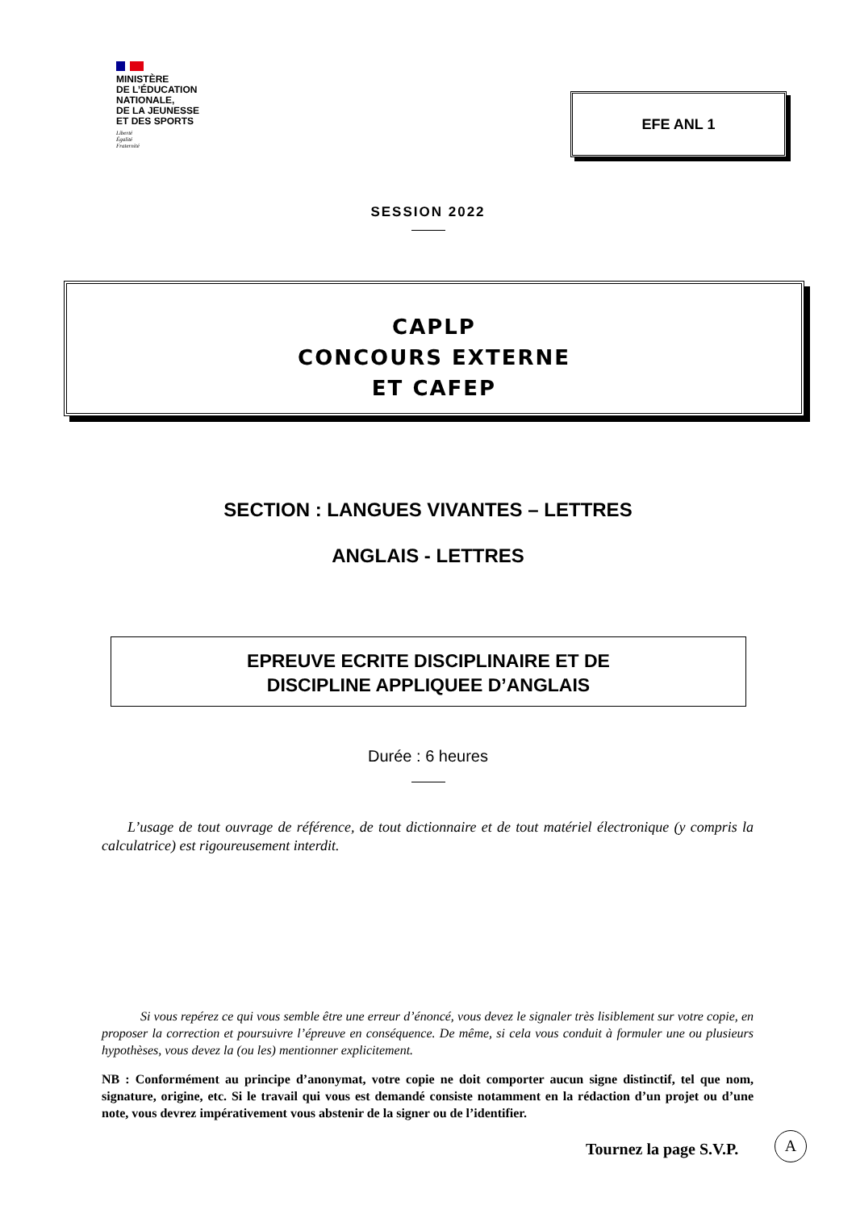MINISTÈRE
DE L’ÉDUCATION
NATIONALE,
DE LA JEUNESSE
ET DES SPORTS
Liberté
Égalité
Fraternité
EFE ANL 1
SESSION 2022
CAPLP
CONCOURS EXTERNE
ET CAFEP
SECTION : LANGUES VIVANTES – LETTRES
ANGLAIS - LETTRES
EPREUVE ECRITE DISCIPLINAIRE ET DE
DISCIPLINE APPLIQUEE D’ANGLAIS
Durée : 6 heures
L’usage de tout ouvrage de référence, de tout dictionnaire et de tout matériel électronique (y compris la calculatrice) est rigoureusement interdit.
Si vous repérez ce qui vous semble être une erreur d’énoncé, vous devez le signaler très lisiblement sur votre copie, en proposer la correction et poursuivre l’épreuve en conséquence. De même, si cela vous conduit à formuler une ou plusieurs hypothèses, vous devez la (ou les) mentionner explicitement.
NB : Conformément au principe d’anonymat, votre copie ne doit comporter aucun signe distinctif, tel que nom, signature, origine, etc. Si le travail qui vous est demandé consiste notamment en la rédaction d’un projet ou d’une note, vous devrez impérativement vous abstenir de la signer ou de l’identifier.
Tournez la page S.V.P.
A